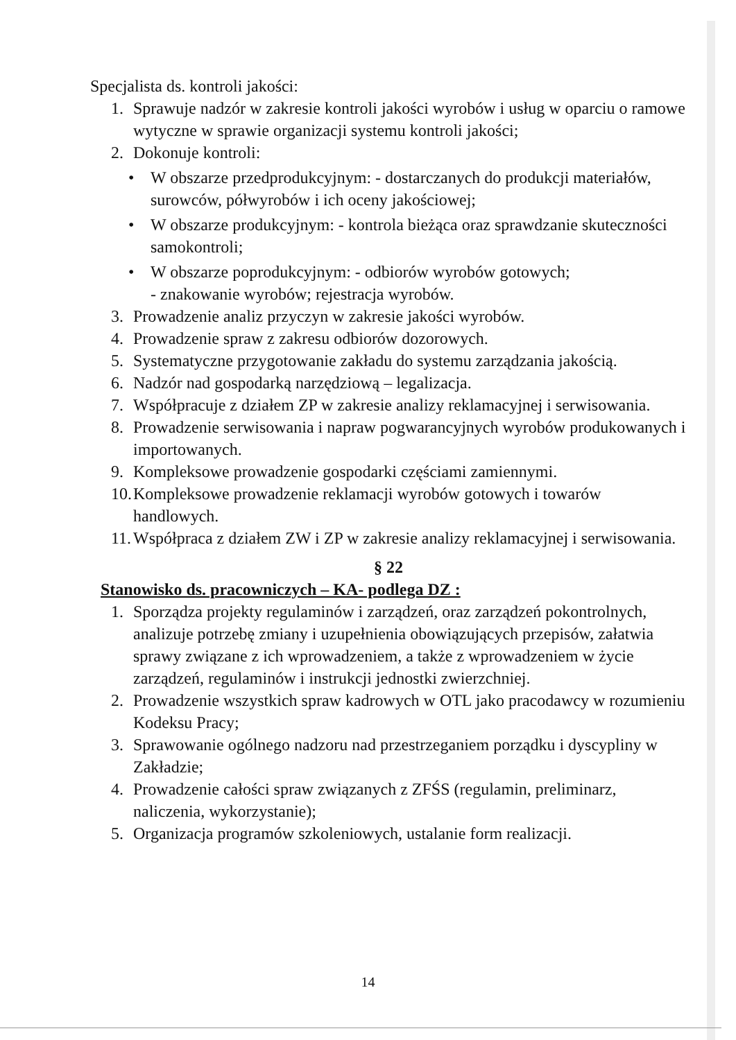Specjalista ds. kontroli jakości:
1. Sprawuje nadzór w zakresie kontroli jakości wyrobów i usług w oparciu o ramowe wytyczne w sprawie organizacji systemu kontroli jakości;
2. Dokonuje kontroli:
• W obszarze przedprodukcyjnym: - dostarczanych do produkcji materiałów, surowców, półwyrobów i ich oceny jakościowej;
• W obszarze produkcyjnym: - kontrola bieżąca oraz sprawdzanie skuteczności samokontroli;
• W obszarze poprodukcyjnym: - odbiorów wyrobów gotowych;
- znakowanie wyrobów; rejestracja wyrobów.
3. Prowadzenie analiz przyczyn w zakresie jakości wyrobów.
4. Prowadzenie spraw z zakresu odbiorów dozorowych.
5. Systematyczne przygotowanie zakładu do systemu zarządzania jakością.
6. Nadzór nad gospodarką narzędziową – legalizacja.
7. Współpracuje z działem ZP w zakresie analizy reklamacyjnej i serwisowania.
8. Prowadzenie serwisowania i napraw pogwarancyjnych wyrobów produkowanych i importowanych.
9. Kompleksowe prowadzenie gospodarki częściami zamiennymi.
10. Kompleksowe prowadzenie reklamacji wyrobów gotowych i towarów handlowych.
11. Współpraca z działem ZW i ZP w zakresie analizy reklamacyjnej i serwisowania.
§ 22
Stanowisko ds. pracowniczych – KA- podlega DZ :
1. Sporządza projekty regulaminów i zarządzeń, oraz zarządzeń pokontrolnych, analizuje potrzebę zmiany i uzupełnienia obowiązujących przepisów, załatwia sprawy związane z ich wprowadzeniem, a także z wprowadzeniem w życie zarządzeń, regulaminów i instrukcji jednostki zwierzchniej.
2. Prowadzenie wszystkich spraw kadrowych w OTL jako pracodawcy w rozumieniu Kodeksu Pracy;
3. Sprawowanie ogólnego nadzoru nad przestrzeganiem porządku i dyscypliny w Zakładzie;
4. Prowadzenie całości spraw związanych z ZFŚS (regulamin, preliminarz, naliczenia, wykorzystanie);
5. Organizacja programów szkoleniowych, ustalanie form realizacji.
14